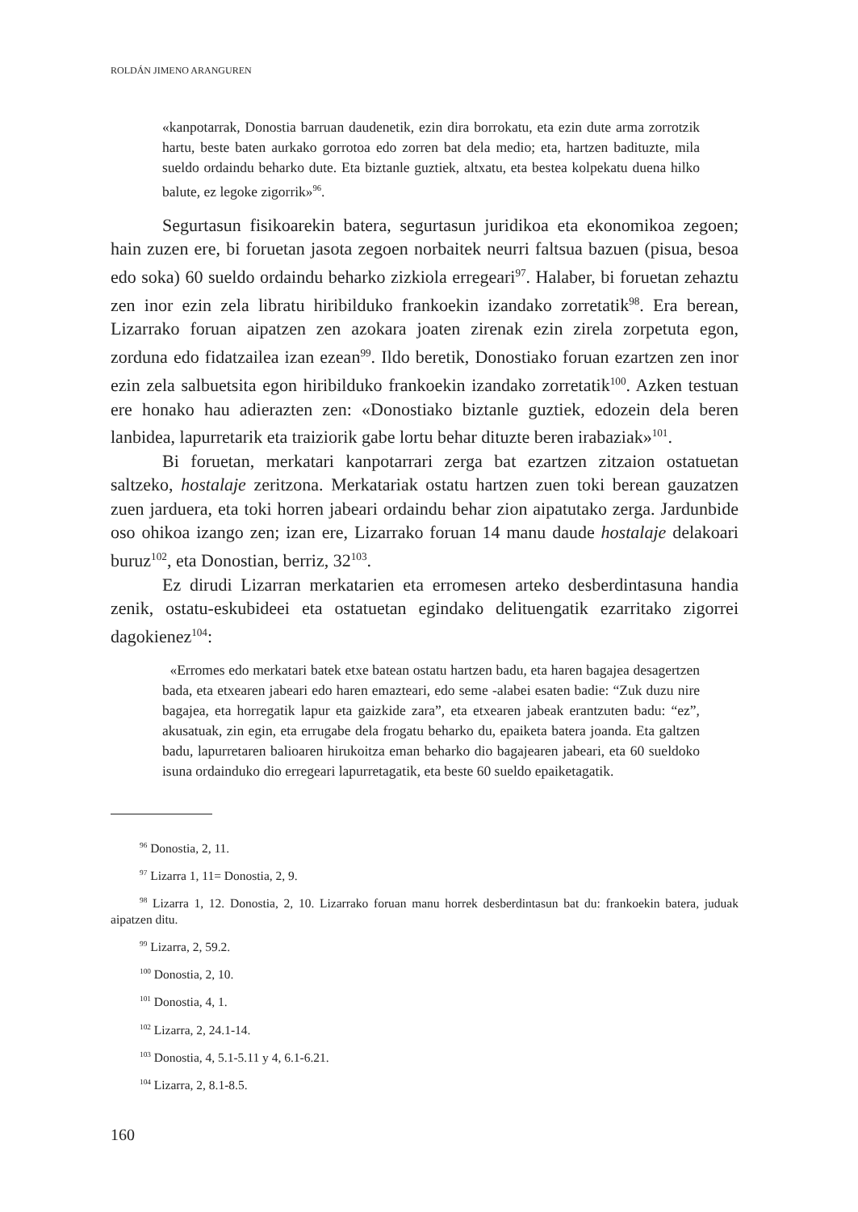ROLDÁN JIMENO ARANGUREN
«kanpotarrak, Donostia barruan daudenetik, ezin dira borrokatu, eta ezin dute arma zorrotzik hartu, beste baten aurkako gorrotoa edo zorren bat dela medio; eta, hartzen badituzte, mila sueldo ordaindu beharko dute. Eta biztanle guztiek, altxatu, eta bestea kolpekatu duena hilko balute, ez legoke zigorrik»<sup>96</sup>.
Segurtasun fisikoarekin batera, segurtasun juridikoa eta ekonomikoa zegoen; hain zuzen ere, bi foruetan jasota zegoen norbaitek neurri faltsua bazuen (pisua, besoa edo soka) 60 sueldo ordaindu beharko zizkiola erregeari<sup>97</sup>. Halaber, bi foruetan zehaztu zen inor ezin zela libratu hiribilduko frankoekin izandako zorretatik<sup>98</sup>. Era berean, Lizarrako foruan aipatzen zen azokara joaten zirenak ezin zirela zorpetuta egon, zorduna edo fidatzailea izan ezean<sup>99</sup>. Ildo beretik, Donostiako foruan ezartzen zen inor ezin zela salbuetsita egon hiribilduko frankoekin izandako zorretatik<sup>100</sup>. Azken testuan ere honako hau adierazten zen: «Donostiako biztanle guztiek, edozein dela beren lanbidea, lapurretarik eta traiziorik gabe lortu behar dituzte beren irabaziak»<sup>101</sup>.
Bi foruetan, merkatari kanpotarrari zerga bat ezartzen zitzaion ostatuetan saltzeko, hostalaje zeritzona. Merkatariak ostatu hartzen zuen toki berean gauzatzen zuen jarduera, eta toki horren jabeari ordaindu behar zion aipatutako zerga. Jardunbide oso ohikoa izango zen; izan ere, Lizarrako foruan 14 manu daude hostalaje delakoari buruz<sup>102</sup>, eta Donostian, berriz, 32<sup>103</sup>.
Ez dirudi Lizarran merkatarien eta erromesen arteko desberdintasuna handia zenik, ostatu-eskubideei eta ostatuetan egindako delituengatik ezarritako zigorrei dagokienez<sup>104</sup>:
«Erromes edo merkatari batek etxe batean ostatu hartzen badu, eta haren bagajea desagertzen bada, eta etxearen jabeari edo haren emazteari, edo seme -alabei esaten badie: “Zuk duzu nire bagajea, eta horregatik lapur eta gaizkide zara”, eta etxearen jabeak erantzuten badu: “ez”, akusatuak, zin egin, eta errugabe dela frogatu beharko du, epaiketa batera joanda. Eta galtzen badu, lapurretaren balioaren hirukoitza eman beharko dio bagajearen jabeari, eta 60 sueldoko isuna ordainduko dio erregeari lapurretagatik, eta beste 60 sueldo epaiketagatik.
<sup>96</sup> Donostia, 2, 11.
<sup>97</sup> Lizarra 1, 11= Donostia, 2, 9.
<sup>98</sup> Lizarra 1, 12. Donostia, 2, 10. Lizarrako foruan manu horrek desberdintasun bat du: frankoekin batera, juduak aipatzen ditu.
<sup>99</sup> Lizarra, 2, 59.2.
<sup>100</sup> Donostia, 2, 10.
<sup>101</sup> Donostia, 4, 1.
<sup>102</sup> Lizarra, 2, 24.1-14.
<sup>103</sup> Donostia, 4, 5.1-5.11 y 4, 6.1-6.21.
<sup>104</sup> Lizarra, 2, 8.1-8.5.
160